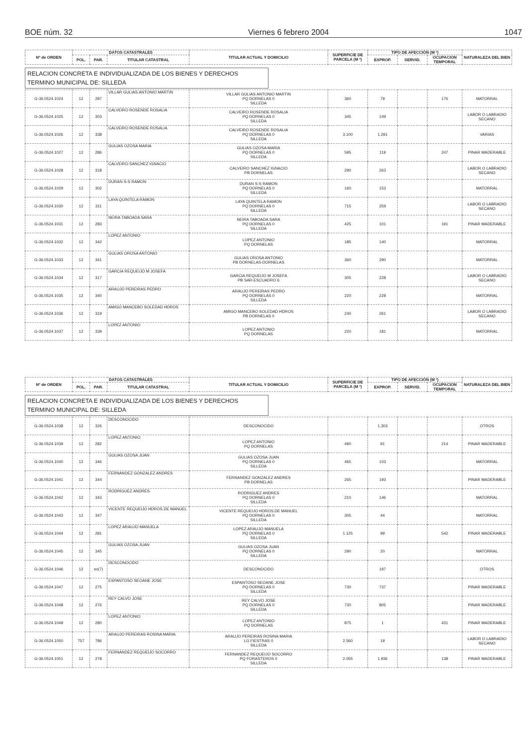BOE núm. 32 Viernes 6 febrero 2004 1047
| Nº de ORDEN | DATOS CATASTRALES | | | TITULAR ACTUAL Y DOMICILIO | SUPERFICIE DE PARCELA (M ²) | TIPO DE AFECCIÓN (M ²) | | | NATURALEZA DEL BIEN |
| --- | --- | --- | --- | --- | --- | --- | --- | --- | --- |
| | POL. | PAR. | TITULAR CATASTRAL | | | EXPROP. | SERVID. | OCUPACION TEMPORAL | |
RELACION CONCRETA E INDIVIDUALIZADA DE LOS BIENES Y DERECHOS
TERMINO MUNICIPAL DE: SILLEDA
| G-36.0524.1024 | 12 | 287 | VILLAR GULIAS ANTONIO MARTIN | VILLAR GULIAS ANTONIO MARTIN PQ DORNELAS 0 SILLEDA | 360 | 79 | | 176 | MATORRAL |
| G-36.0524.1025 | 12 | 303 | CALVEIRO ROSENDE ROSALIA | CALVEIRO ROSENDE ROSALIA PQ DORNELAS 0 SILLEDA | 345 | 149 | | | LABOR O LABRADIO SECANO |
| G-36.0524.1026 | 12 | 338 | CALVEIRO ROSENDE ROSALIA | CALVEIRO ROSENDE ROSALIA PQ DORNELAS 0 SILLEDA | 3.100 | 1.291 | | | VARIAS |
| G-36.0524.1027 | 12 | 286 | GULIAS OZOSA MARIA | GULIAS OZOSA MARIA PQ DORNELAS 0 SILLEDA | 595 | 119 | | 247 | PINAR MADERABLE |
| G-36.0524.1028 | 12 | 318 | CALVEIRO SANCHEZ IGNACIO | CALVEIRO SANCHEZ IGNACIO PB DORNELAS | 290 | 263 | | | LABOR O LABRADIO SECANO |
| G-36.0524.1029 | 12 | 302 | DURAN S-S RAMON | DURAN S-S RAMON PQ DORNELAS 0 SILLEDA | 160 | 153 | | | MATORRAL |
| G-36.0524.1030 | 12 | 311 | LAYA QUINTELA RAMON | LAYA QUINTELA RAMON PQ DORNELAS 0 SILLEDA | 715 | 259 | | | LABOR O LABRADIO SECANO |
| G-36.0524.1031 | 12 | 283 | NEIRA TABOADA SARA | NEIRA TABOADA SARA PQ DORNELAS 0 SILLEDA | 425 | 101 | | 191 | PINAR MADERABLE |
| G-36.0524.1032 | 12 | 342 | LOPEZ ANTONIO | LOPEZ ANTONIO PQ DORNELAS | 185 | 140 | | | MATORRAL |
| G-36.0524.1033 | 12 | 341 | GULIAS OROSA ANTONIO | GULIAS OROSA ANTONIO PB DORNELAS-DORNELAS | 360 | 290 | | | MATORRAL |
| G-36.0524.1034 | 12 | 317 | GARCIA REQUEIJO M JOSEFA | GARCIA REQUEIJO M JOSEFA PB SAR-ESCUADRO 6 | 305 | 228 | | | LABOR O LABRADIO SECANO |
| G-36.0524.1035 | 12 | 340 | ARAUJO PEREIRAS PEDRO | ARAUJO PEREIRAS PEDRO PQ DORNELAS 0 SILLEDA | 220 | 228 | | | MATORRAL |
| G-36.0524.1036 | 12 | 319 | AMIGO MANCEBO SOLEDAD HDROS | AMIGO MANCEBO SOLEDAD HDROS PB DORNELAS 0 | 240 | 261 | | | LABOR O LABRADIO SECANO |
| G-36.0524.1037 | 12 | 339 | LOPEZ ANTONIO | LOPEZ ANTONIO PQ DORNELAS | 220 | 181 | | | MATORRAL |
| Nº de ORDEN | DATOS CATASTRALES | | | TITULAR ACTUAL Y DOMICILIO | SUPERFICIE DE PARCELA (M ²) | TIPO DE AFECCIÓN (M ²) | | | NATURALEZA DEL BIEN |
| --- | --- | --- | --- | --- | --- | --- | --- | --- | --- |
| | POL. | PAR. | TITULAR CATASTRAL | | | EXPROP. | SERVID. | OCUPACION TEMPORAL | |
RELACION CONCRETA E INDIVIDUALIZADA DE LOS BIENES Y DERECHOS
TERMINO MUNICIPAL DE: SILLEDA
| G-36.0524.1038 | 12 | 326 | DESCONOCIDO | DESCONOCIDO | | 1.303 | | | OTROS |
| G-36.0524.1039 | 12 | 282 | LOPEZ ANTONIO | LOPEZ ANTONIO PQ DORNELAS | 490 | 91 | | 214 | PINAR MADERABLE |
| G-36.0524.1040 | 12 | 346 | GULIAS OZOSA JUAN | GULIAS OZOSA JUAN PQ DORNELAS 0 SILLEDA | 465 | 103 | | | MATORRAL |
| G-36.0524.1041 | 12 | 344 | FERNANDEZ GONZALEZ ANDRES | FERNANDEZ GONZALEZ ANDRES PB DORNELAS | 265 | 193 | | | PINAR MADERABLE |
| G-36.0524.1042 | 12 | 343 | RODRIGUEZ ANDRES | RODRIGUEZ ANDRES PQ DORNELAS 0 SILLEDA | 210 | 146 | | | MATORRAL |
| G-36.0524.1043 | 12 | 347 | VICENTE REQUEIJO HDROS.DE MANUEL | VICENTE REQUEIJO HDROS.DE MANUEL PQ DORNELAS 0 SILLEDA | 305 | 44 | | | MATORRAL |
| G-36.0524.1044 | 12 | 281 | LOPEZ ARAUJO MANUELA | LOPEZ ARAUJO MANUELA PQ DORNELAS 0 SILLEDA | 1.125 | 99 | | 542 | PINAR MADERABLE |
| G-36.0524.1045 | 12 | 345 | GULIAS OZOSA JUAN | GULIAS OZOSA JUAN PQ DORNELAS 0 SILLEDA | 290 | 20 | | | MATORRAL |
| G-36.0524.1046 | 12 | sn(7) | DESCONOCIDO | DESCONOCIDO | | 197 | | | OTROS |
| G-36.0524.1047 | 12 | 275 | ESPANTOSO SEOANE JOSE | ESPANTOSO SEOANE JOSE PQ DORNELAS 0 SILLEDA | 730 | 737 | | | PINAR MADERABLE |
| G-36.0524.1048 | 12 | 276 | REY CALVO JOSE | REY CALVO JOSE PQ DORNELAS 0 SILLEDA | 730 | 805 | | | PINAR MADERABLE |
| G-36.0524.1049 | 12 | 280 | LOPEZ ANTONIO | LOPEZ ANTONIO PQ DORNELAS | 875 | 1 | | 431 | PINAR MADERABLE |
| G-36.0524.1050 | 757 | 786 | ARAUJO PEREIRAS ROSINA MARIA | ARAUJO PEREIRAS ROSINA MARIA LG FIESTRAS 0 SILLEDA | 2.560 | 19 | | | LABOR O LABRADIO SECANO |
| G-36.0524.1051 | 12 | 278 | FERNANDEZ REQUEIJO SOCORRO | FERNANDEZ REQUEIJO SOCORRO PQ FORASTEROS 0 SILLEDA | 2.055 | 1.936 | | 138 | PINAR MADERABLE |